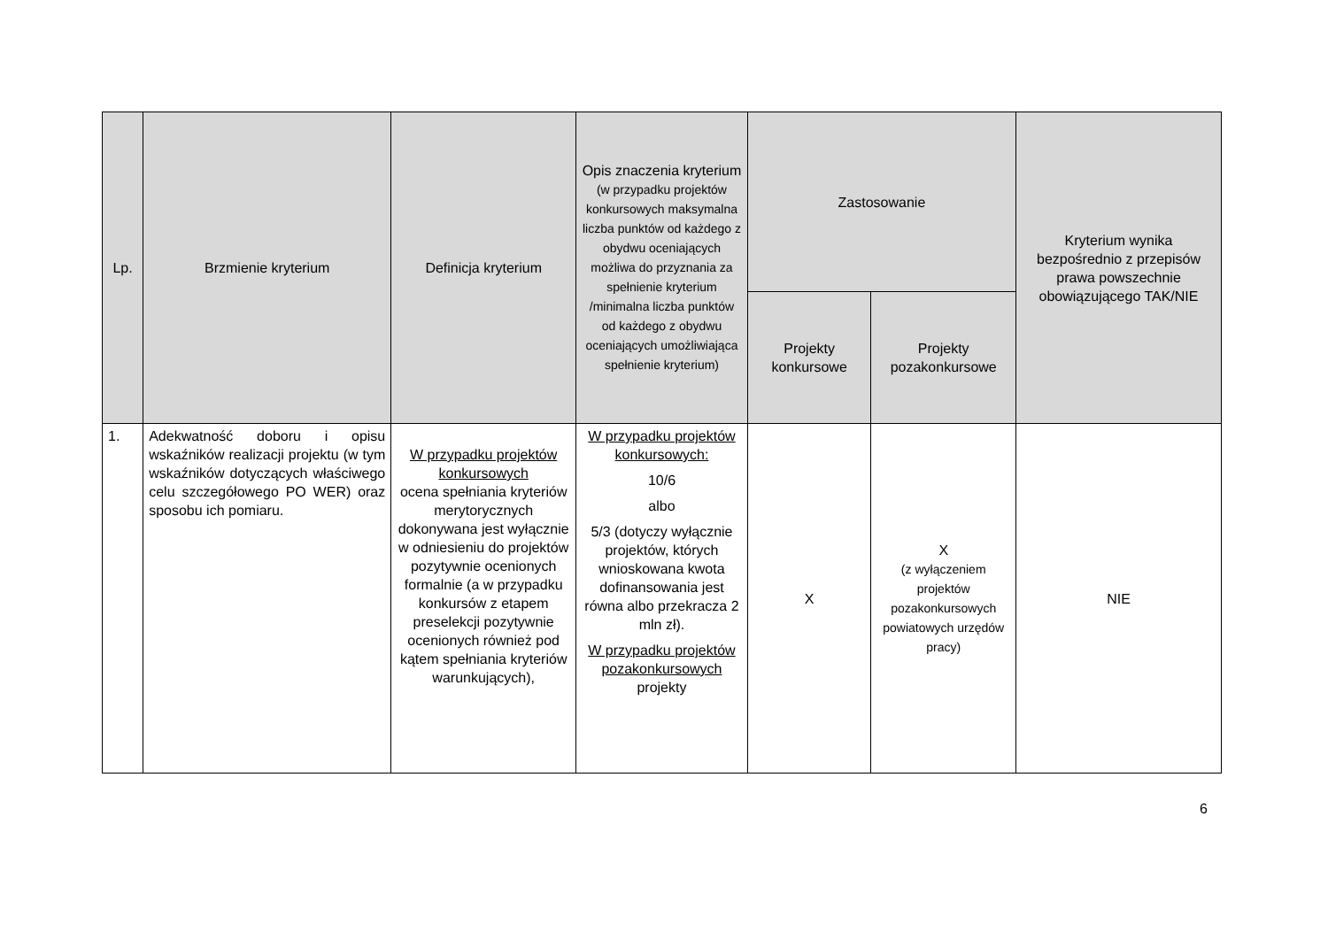| Lp. | Brzmienie kryterium | Definicja kryterium | Opis znaczenia kryterium (w przypadku projektów konkursowych maksymalna liczba punktów od każdego z obydwu oceniających możliwa do przyznania za spełnienie kryterium /minimalna liczba punktów od każdego z obydwu oceniających umożliwiająca spełnienie kryterium) | Zastosowanie | | Kryterium wynika bezpośrednio z przepisów prawa powszechnie obowiązującego TAK/NIE |
| --- | --- | --- | --- | --- | --- | --- |
| | | | | Projekty konkursowe | Projekty pozakonkursowe | |
| 1. | Adekwatność doboru i opisu wskaźników realizacji projektu (w tym wskaźników dotyczących właściwego celu szczegółowego PO WER) oraz sposobu ich pomiaru. | W przypadku projektów konkursowych ocena spełniania kryteriów merytorycznych dokonywana jest wyłącznie w odniesieniu do projektów pozytywnie ocenionych formalnie (a w przypadku konkursów z etapem preselekcji pozytywnie ocenionych również pod kątem spełniania kryteriów warunkujących), | W przypadku projektów konkursowych: 10/6 albo 5/3 (dotyczy wyłącznie projektów, których wnioskowana kwota dofinansowania jest równa albo przekracza 2 mln zł). W przypadku projektów pozakonkursowych projekty | X | X (z wyłączeniem projektów pozakonkursowych powiatowych urzędów pracy) | NIE |
6